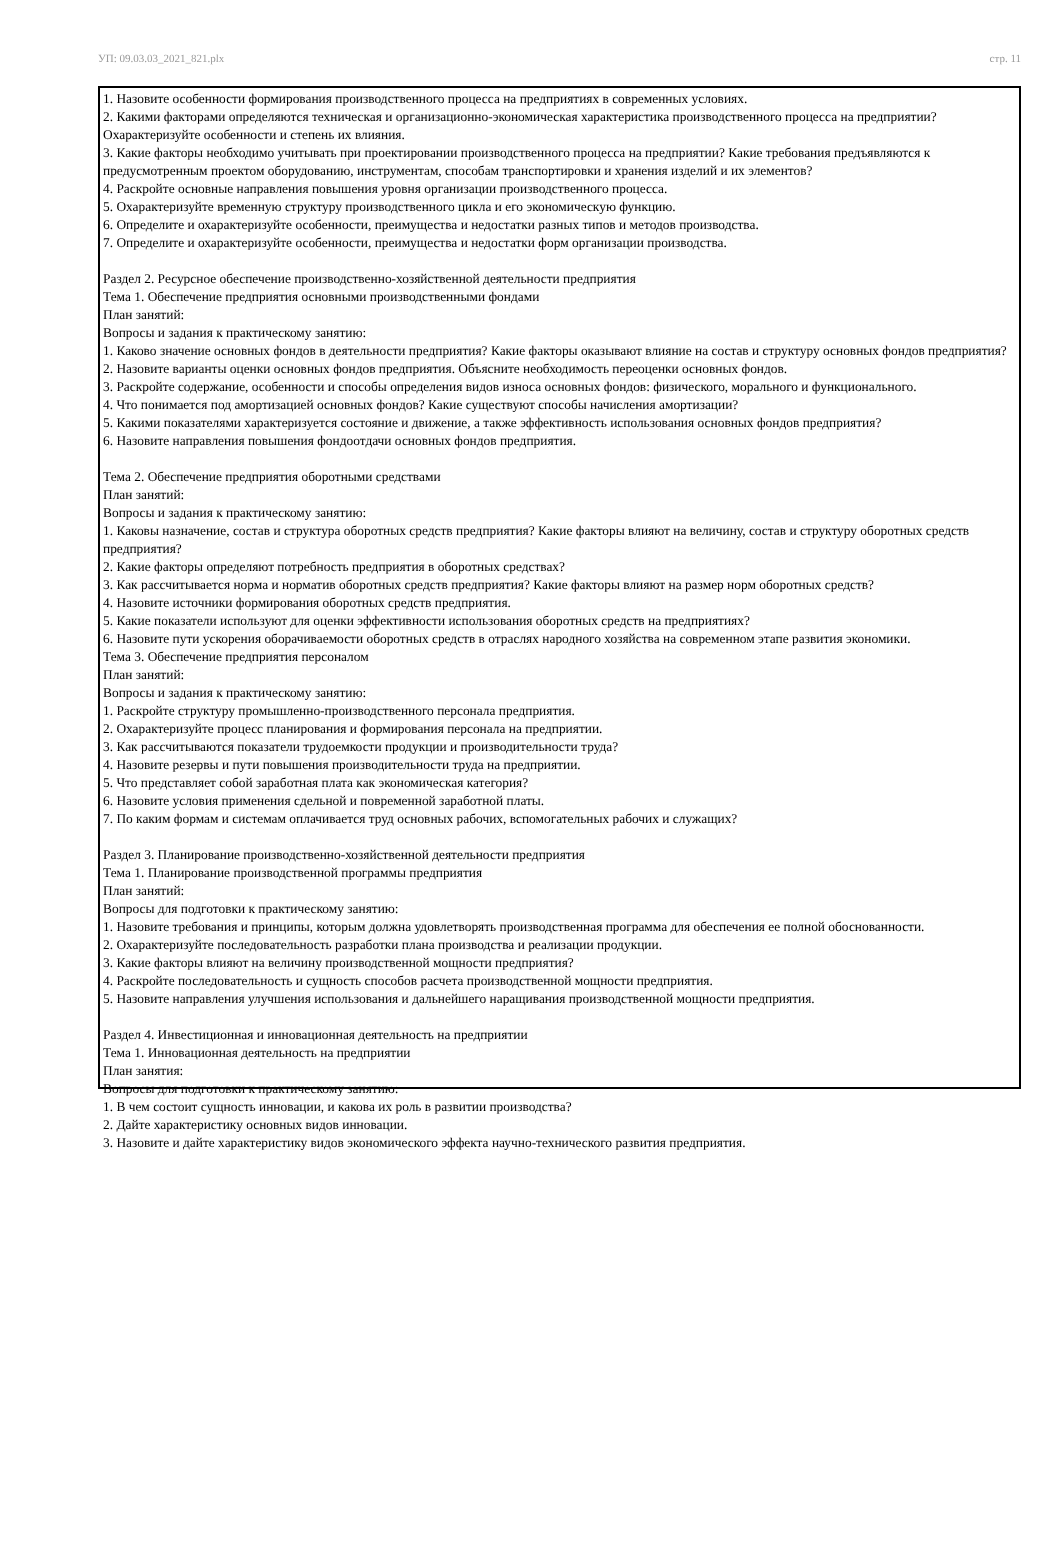УП: 09.03.03_2021_821.plx стр. 11
1. Назовите особенности формирования производственного процесса на предприятиях в современных условиях.
2. Какими факторами определяются техническая и организационно-экономическая характеристика производственного процесса на предприятии? Охарактеризуйте особенности и степень их влияния.
3. Какие факторы необходимо учитывать при проектировании производственного процесса на предприятии? Какие требования предъявляются к предусмотренным проектом оборудованию, инструментам, способам транспортировки и хранения изделий и их элементов?
4. Раскройте основные направления повышения уровня организации производственного процесса.
5. Охарактеризуйте временную структуру производственного цикла и его экономическую функцию.
6. Определите и охарактеризуйте особенности, преимущества и недостатки разных типов и методов производства.
7. Определите и охарактеризуйте особенности, преимущества и недостатки форм организации производства.
Раздел 2. Ресурсное обеспечение производственно-хозяйственной деятельности предприятия
Тема 1. Обеспечение предприятия основными производственными фондами
План занятий:
Вопросы и задания к практическому занятию:
1. Каково значение основных фондов в деятельности предприятия? Какие факторы оказывают влияние на состав и структуру основных фондов предприятия?
2. Назовите варианты оценки основных фондов предприятия. Объясните необходимость переоценки основных фондов.
3. Раскройте содержание, особенности и способы определения видов износа основных фондов: физического, морального и функционального.
4. Что понимается под амортизацией основных фондов? Какие существуют способы начисления амортизации?
5. Какими показателями характеризуется состояние и движение, а также эффективность использования основных фондов предприятия?
6. Назовите направления повышения фондоотдачи основных фондов предприятия.
Тема 2. Обеспечение предприятия оборотными средствами
План занятий:
Вопросы и задания к практическому занятию:
1. Каковы назначение, состав и структура оборотных средств предприятия? Какие факторы влияют на величину, состав и структуру оборотных средств предприятия?
2. Какие факторы определяют потребность предприятия в оборотных средствах?
3. Как рассчитывается норма и норматив оборотных средств предприятия? Какие факторы влияют на размер норм оборотных средств?
4. Назовите источники формирования оборотных средств предприятия.
5. Какие показатели используют для оценки эффективности использования оборотных средств на предприятиях?
6. Назовите пути ускорения оборачиваемости оборотных средств в отраслях народного хозяйства на современном этапе развития экономики.
Тема 3. Обеспечение предприятия персоналом
План занятий:
Вопросы и задания к практическому занятию:
1. Раскройте структуру промышленно-производственного персонала предприятия.
2. Охарактеризуйте процесс планирования и формирования персонала на предприятии.
3. Как рассчитываются показатели трудоемкости продукции и производительности труда?
4. Назовите резервы и пути повышения производительности труда на предприятии.
5. Что представляет собой заработная плата как экономическая категория?
6. Назовите условия применения сдельной и повременной заработной платы.
7. По каким формам и системам оплачивается труд основных рабочих, вспомогательных рабочих и служащих?
Раздел 3. Планирование производственно-хозяйственной деятельности предприятия
Тема 1. Планирование производственной программы предприятия
План занятий:
Вопросы для подготовки к практическому занятию:
1. Назовите требования и принципы, которым должна удовлетворять производственная программа для обеспечения ее полной обоснованности.
2. Охарактеризуйте последовательность разработки плана производства и реализации продукции.
3. Какие факторы влияют на величину производственной мощности предприятия?
4. Раскройте последовательность и сущность способов расчета производственной мощности предприятия.
5. Назовите направления улучшения использования и дальнейшего наращивания производственной мощности предприятия.
Раздел 4. Инвестиционная и инновационная деятельность на предприятии
Тема 1. Инновационная деятельность на предприятии
План занятия:
Вопросы для подготовки к практическому занятию:
1. В чем состоит сущность инновации, и какова их роль в развитии производства?
2. Дайте характеристику основных видов инновации.
3. Назовите и дайте характеристику видов экономического эффекта научно-технического развития предприятия.